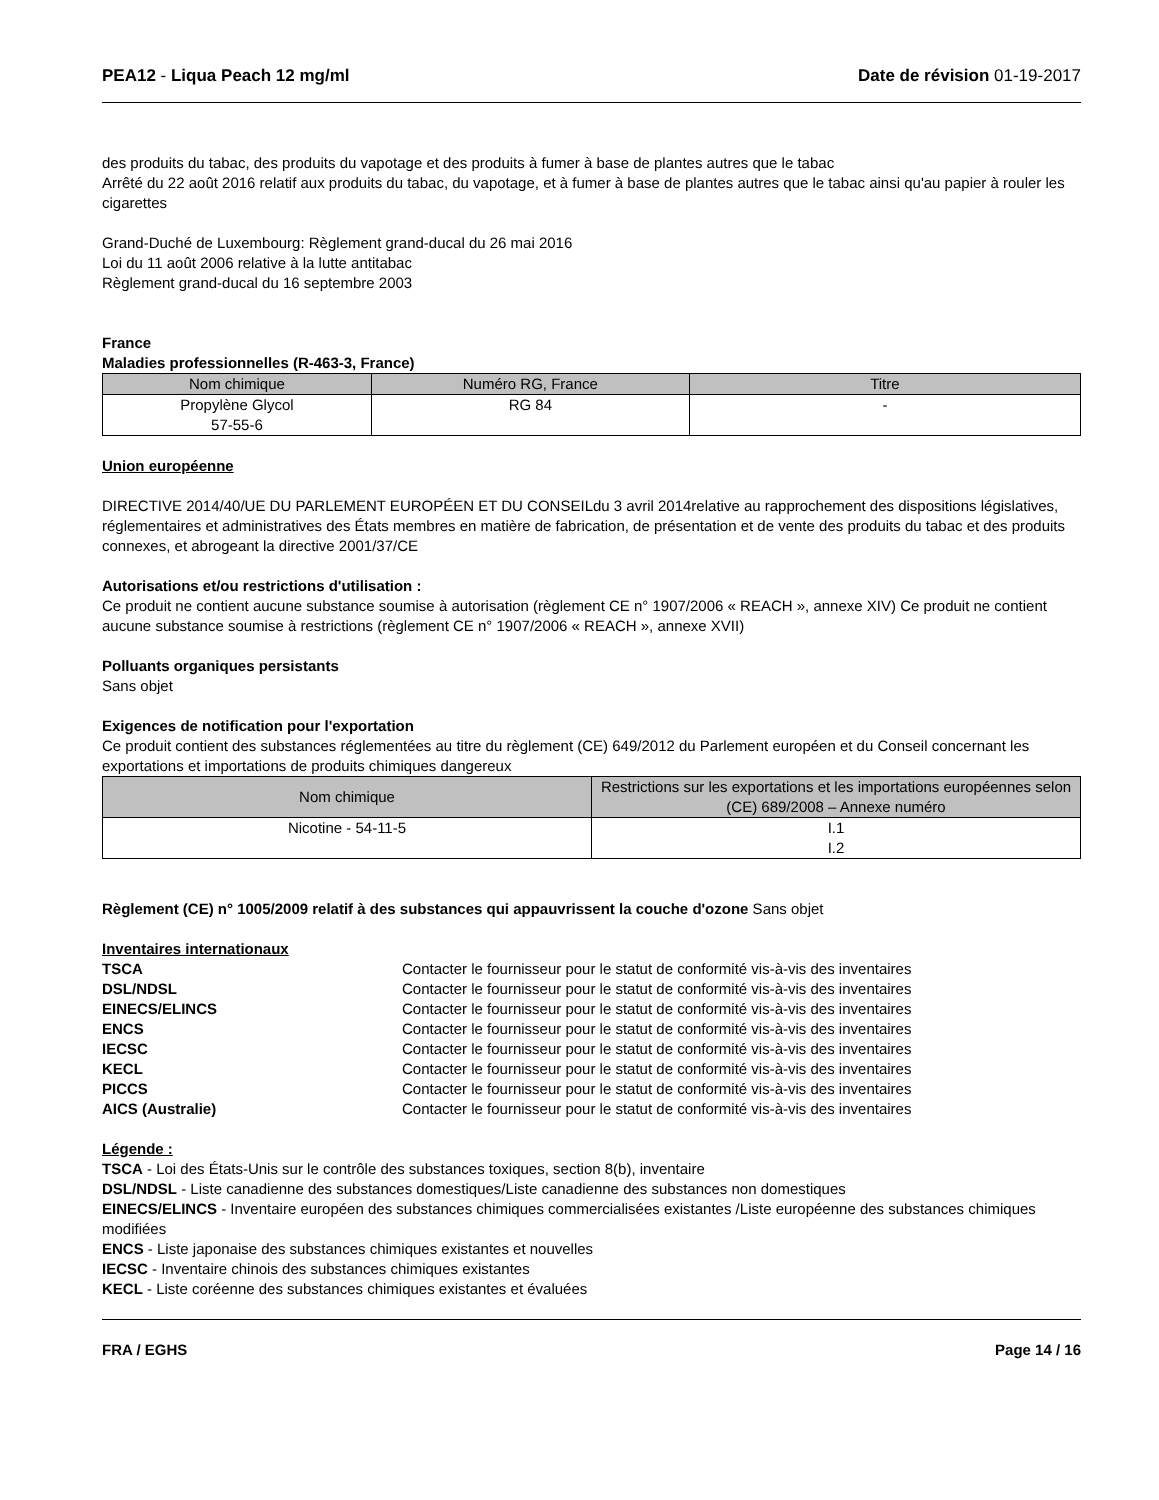PEA12 - Liqua Peach 12 mg/ml Date de révision 01-19-2017
des produits du tabac, des produits du vapotage et des produits à fumer à base de plantes autres que le tabac
Arrêté du 22 août 2016 relatif aux produits du tabac, du vapotage, et à fumer à base de plantes autres que le tabac ainsi qu'au papier à rouler les cigarettes
Grand-Duché de Luxembourg: Règlement grand-ducal du 26 mai 2016
Loi du 11 août 2006 relative à la lutte antitabac
Règlement grand-ducal du 16 septembre 2003
France
Maladies professionnelles (R-463-3, France)
| Nom chimique | Numéro RG, France | Titre |
| --- | --- | --- |
| Propylène Glycol 57-55-6 | RG 84 | - |
Union européenne
DIRECTIVE 2014/40/UE DU PARLEMENT EUROPÉEN ET DU CONSEILdu 3 avril 2014relative au rapprochement des dispositions législatives, réglementaires et administratives des États membres en matière de fabrication, de présentation et de vente des produits du tabac et des produits connexes, et abrogeant la directive 2001/37/CE
Autorisations et/ou restrictions d'utilisation :
Ce produit ne contient aucune substance soumise à autorisation (règlement CE n° 1907/2006 « REACH », annexe XIV) Ce produit ne contient aucune substance soumise à restrictions (règlement CE n° 1907/2006 « REACH », annexe XVII)
Polluants organiques persistants
Sans objet
Exigences de notification pour l'exportation
Ce produit contient des substances réglementées au titre du règlement (CE) 649/2012 du Parlement européen et du Conseil concernant les exportations et importations de produits chimiques dangereux
| Nom chimique | Restrictions sur les exportations et les importations européennes selon (CE) 689/2008 – Annexe numéro |
| --- | --- |
| Nicotine - 54-11-5 | I.1 I.2 |
Règlement (CE) n° 1005/2009 relatif à des substances qui appauvrissent la couche d'ozone Sans objet
Inventaires internationaux
| TSCA | Contacter le fournisseur pour le statut de conformité vis-à-vis des inventaires |
| DSL/NDSL | Contacter le fournisseur pour le statut de conformité vis-à-vis des inventaires |
| EINECS/ELINCS | Contacter le fournisseur pour le statut de conformité vis-à-vis des inventaires |
| ENCS | Contacter le fournisseur pour le statut de conformité vis-à-vis des inventaires |
| IECSC | Contacter le fournisseur pour le statut de conformité vis-à-vis des inventaires |
| KECL | Contacter le fournisseur pour le statut de conformité vis-à-vis des inventaires |
| PICCS | Contacter le fournisseur pour le statut de conformité vis-à-vis des inventaires |
| AICS (Australie) | Contacter le fournisseur pour le statut de conformité vis-à-vis des inventaires |
Légende :
TSCA - Loi des États-Unis sur le contrôle des substances toxiques, section 8(b), inventaire
DSL/NDSL - Liste canadienne des substances domestiques/Liste canadienne des substances non domestiques
EINECS/ELINCS - Inventaire européen des substances chimiques commercialisées existantes /Liste européenne des substances chimiques modifiées
ENCS - Liste japonaise des substances chimiques existantes et nouvelles
IECSC - Inventaire chinois des substances chimiques existantes
KECL - Liste coréenne des substances chimiques existantes et évaluées
FRA / EGHS Page 14 / 16